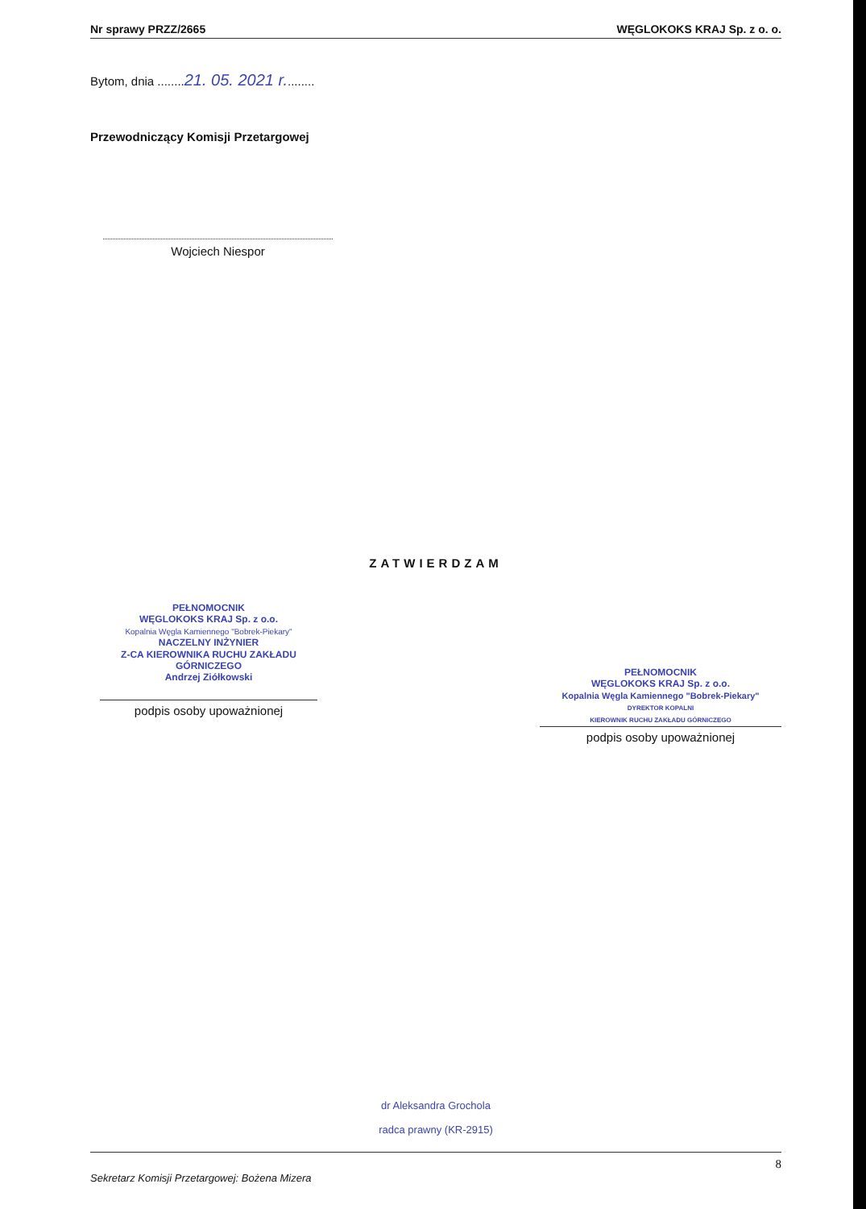Nr sprawy PRZZ/2665 WĘGLOKOKS KRAJ Sp. z o. o.
Bytom, dnia ........21. 05. 2021 r.........
Przewodniczący Komisji Przetargowej
Wojciech Niespor
ZATWIERDZAM
PEŁNOMOCNIK
WĘGLOKOKS KRAJ Sp. z o.o.
Kopalnia Węgla Kamiennego "Bobrek-Piekary"
NACZELNY INŻYNIER
Z-CA KIEROWNIKA RUCHU ZAKŁADU GÓRNICZEGO
Andrzej Ziółkowski
podpis osoby upoważnionej
PEŁNOMOCNIK
WĘGLOKOKS KRAJ Sp. z o.o.
Kopalnia Węgla Kamiennego "Bobrek-Piekary"
DYREKTOR KOPALNI
KIEROWNIK RUCHU ZAKŁADU GÓRNICZEGO
podpis osoby upoważnionej
dr Aleksandra Grochola
radca prawny (KR-2915)
Sekretarz Komisji Przetargowej: Bożena Mizera 8